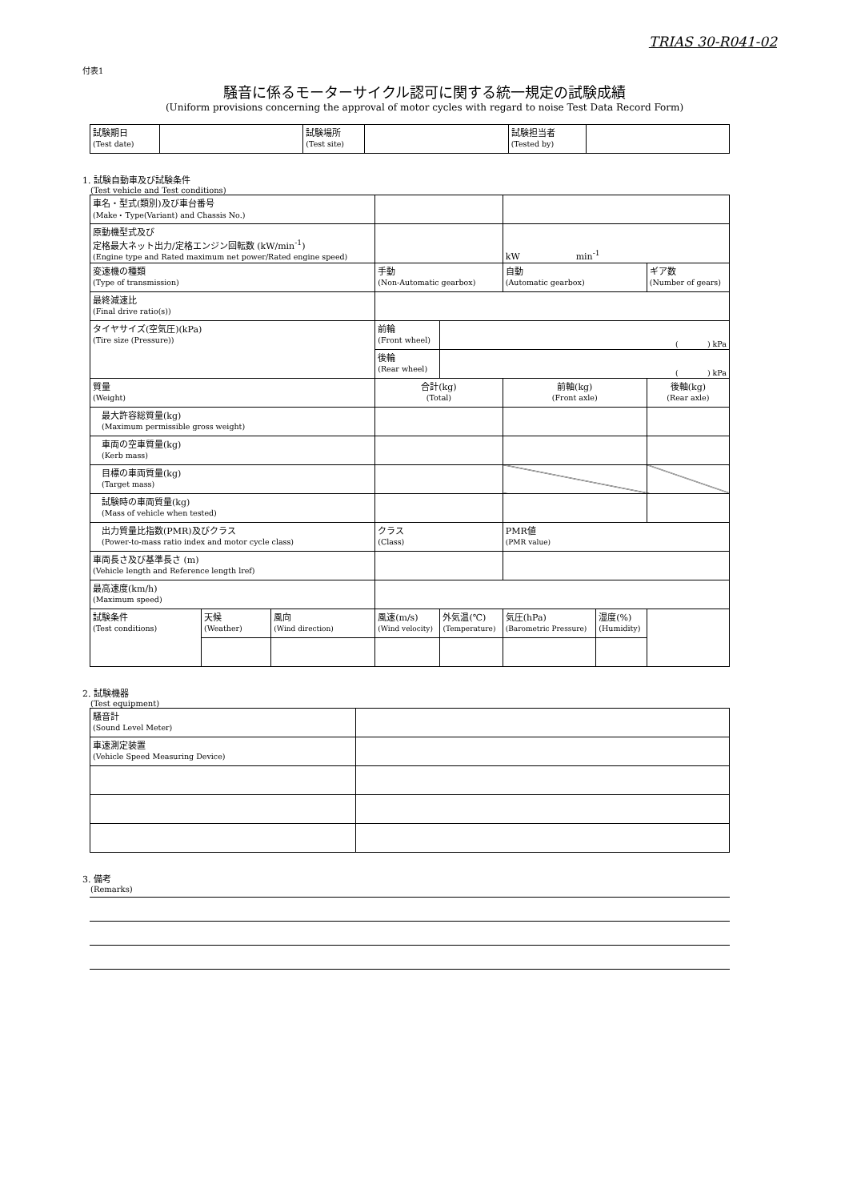TRIAS 30-R041-02
付表1
騒音に係るモーターサイクル認可に関する統一規定の試験成績
(Uniform provisions concerning the approval of motor cycles with regard to noise Test Data Record Form)
| 試験期日 (Test date) | | 試験場所 (Test site) | | 試験担当者 (Tested by) | |
1. 試験自動車及び試験条件
(Test vehicle and Test conditions)
| 車名・型式(類別)及び車台番号 (Make・Type(Variant) and Chassis No.) | | | | | | | |
| 原動機型式及び 定格最大ネット出力/定格エンジン回転数 (kW/min<sup>-1</sup>) (Engine type and Rated maximum net power/Rated engine speed) | | | | | kW min<sup>-1</sup> | | |
| 変速機の種類 (Type of transmission) | | | 手動 (Non-Automatic gearbox) | | 自動 (Automatic gearbox) | | ギア数 (Number of gears) |
| 最終減速比 (Final drive ratio(s)) | | | | | | | |
| タイヤサイズ(空気圧)(kPa) (Tire size (Pressure)) | | | 前輪 (Front wheel) | ( ) kPa | | | |
| | | | 後輪 (Rear wheel) | ( ) kPa | | | |
| 質量 (Weight) | | | 合計(kg) (Total) | | 前軸(kg) (Front axle) | | 後軸(kg) (Rear axle) |
| 最大許容総質量(kg) (Maximum permissible gross weight) | | | | | | | |
| 車両の空車質量(kg) (Kerb mass) | | | | | | | |
| 目標の車両質量(kg) (Target mass) | | | | | | | |
| 試験時の車両質量(kg) (Mass of vehicle when tested) | | | | | | | |
| 出力質量比指数(PMR)及びクラス (Power-to-mass ratio index and motor cycle class) | | | クラス (Class) | | PMR値 (PMR value) | | |
| 車両長さ及び基準長さ (m) (Vehicle length and Reference length lref) | | | | | | | |
| 最高速度(km/h) (Maximum speed) | | | | | | | |
| 試験条件 (Test conditions) | 天候 (Weather) | 風向 (Wind direction) | 風速(m/s) (Wind velocity) | 外気温(℃) (Temperature) | 気圧(hPa) (Barometric Pressure) | 湿度(%) (Humidity) | |
2. 試験機器
(Test equipment)
| 騒音計 (Sound Level Meter) | |
| 車速測定装置 (Vehicle Speed Measuring Device) | |
3. 備考
(Remarks)